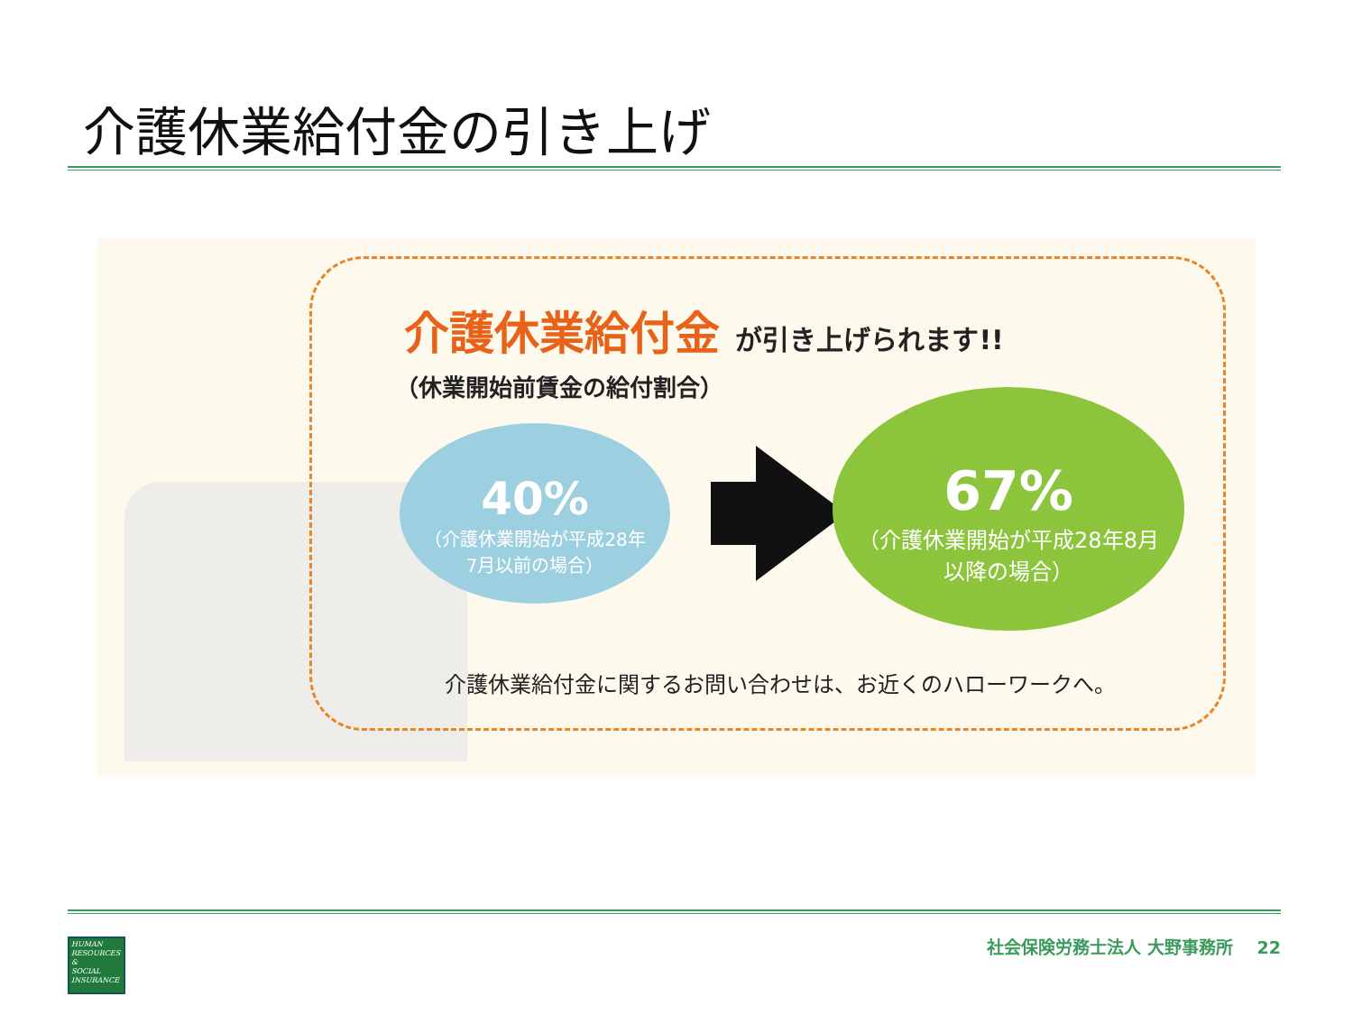介護休業給付金の引き上げ
介護休業給付金 が引き上げられます!!
（休業開始前賃金の給付割合）
40%
（介護休業開始が平成28年
7月以前の場合）
67%
（介護休業開始が平成28年8月
以降の場合）
介護休業給付金に関するお問い合わせは、お近くのハローワークへ。
HUMAN
RESOURCES
&
SOCIAL
INSURANCE
社会保険労務士法人 大野事務所 22